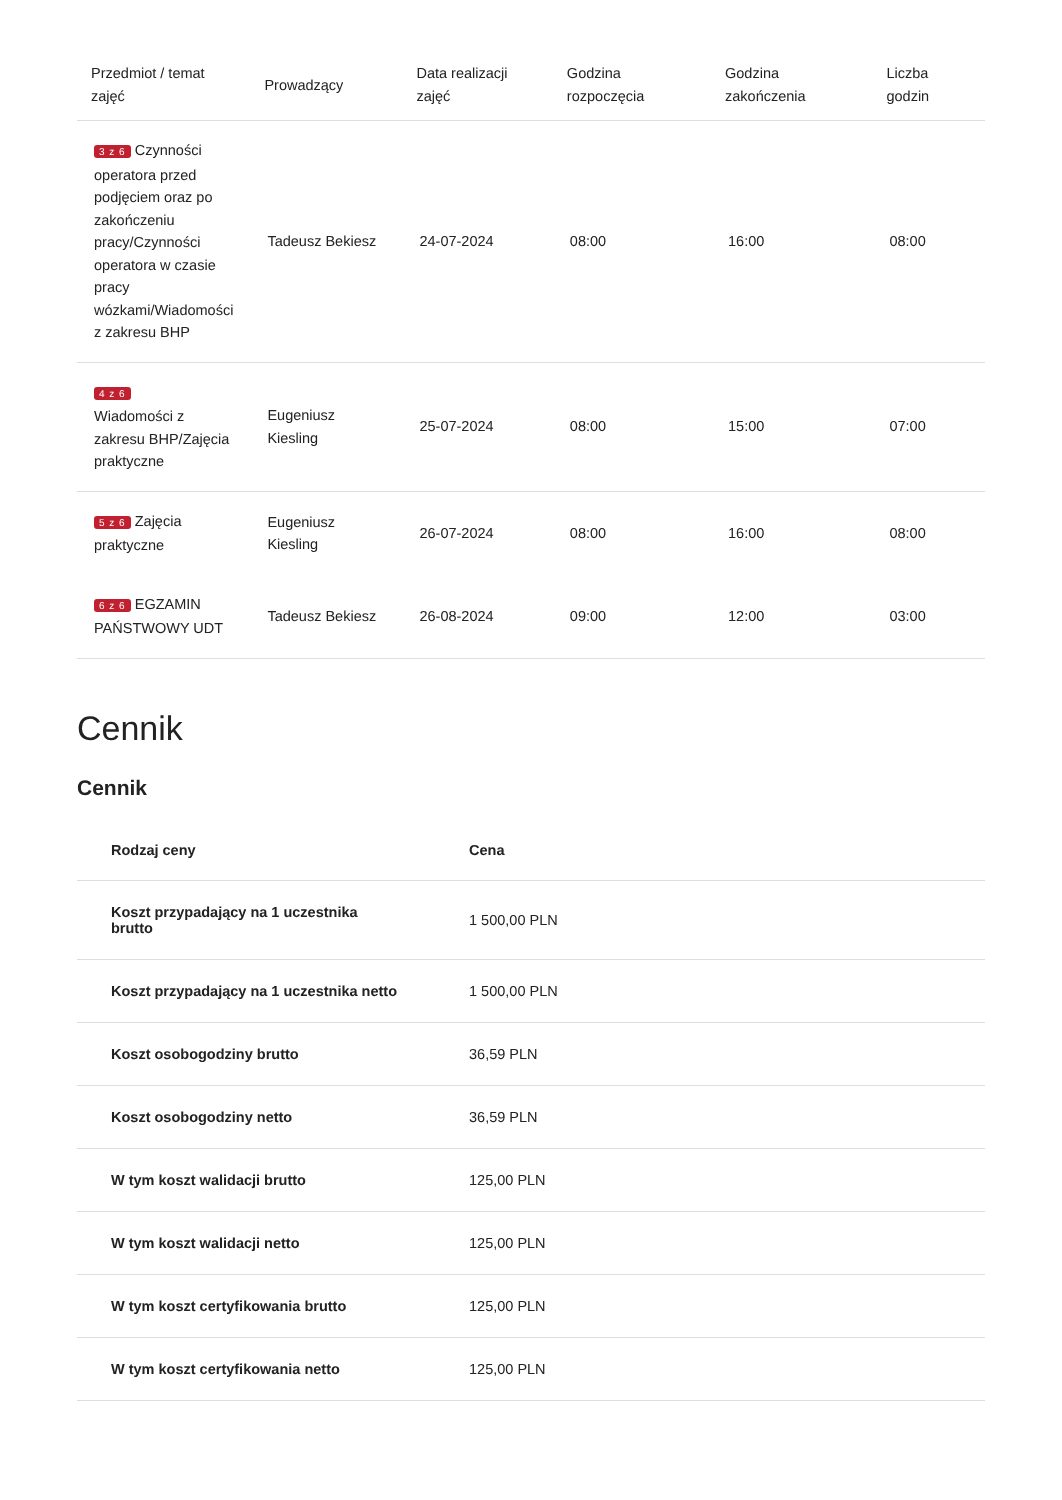| Przedmiot / temat zajęć | Prowadzący | Data realizacji zajęć | Godzina rozpoczęcia | Godzina zakończenia | Liczba godzin |
| --- | --- | --- | --- | --- | --- |
| 3 z 6 Czynności operatora przed podjęciem oraz po zakończeniu pracy/Czynności operatora w czasie pracy wózkami/Wiadomości z zakresu BHP | Tadeusz Bekiesz | 24-07-2024 | 08:00 | 16:00 | 08:00 |
| 4 z 6 Wiadomości z zakresu BHP/Zajęcia praktyczne | Eugeniusz Kiesling | 25-07-2024 | 08:00 | 15:00 | 07:00 |
| 5 z 6 Zajęcia praktyczne | Eugeniusz Kiesling | 26-07-2024 | 08:00 | 16:00 | 08:00 |
| 6 z 6 EGZAMIN PAŃSTWOWY UDT | Tadeusz Bekiesz | 26-08-2024 | 09:00 | 12:00 | 03:00 |
Cennik
Cennik
| Rodzaj ceny | Cena |
| --- | --- |
| Koszt przypadający na 1 uczestnika brutto | 1 500,00 PLN |
| Koszt przypadający na 1 uczestnika netto | 1 500,00 PLN |
| Koszt osobogodziny brutto | 36,59 PLN |
| Koszt osobogodziny netto | 36,59 PLN |
| W tym koszt walidacji brutto | 125,00 PLN |
| W tym koszt walidacji netto | 125,00 PLN |
| W tym koszt certyfikowania brutto | 125,00 PLN |
| W tym koszt certyfikowania netto | 125,00 PLN |